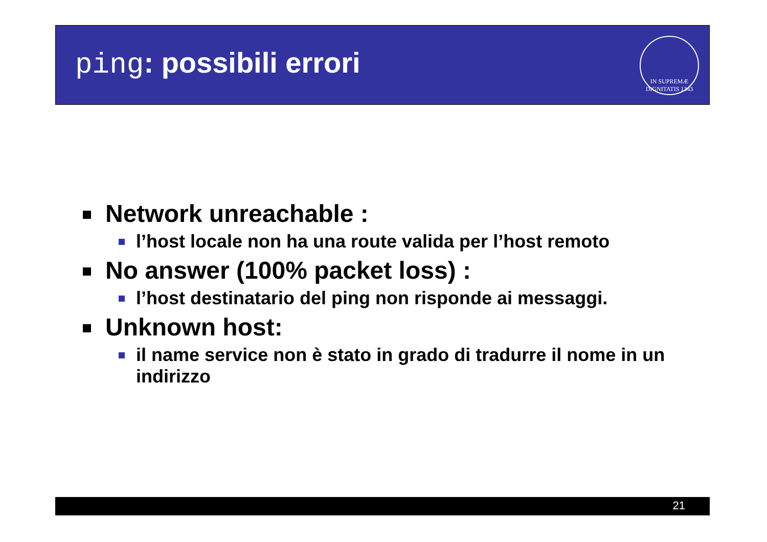ping: possibili errori
IN SUPREMÆ DIGNITATIS 1343
Network unreachable :
l’host locale non ha una route valida per l’host remoto
No answer (100% packet loss) :
l’host destinatario del ping non risponde ai messaggi.
Unknown host:
il name service non è stato in grado di tradurre il nome in un indirizzo
21